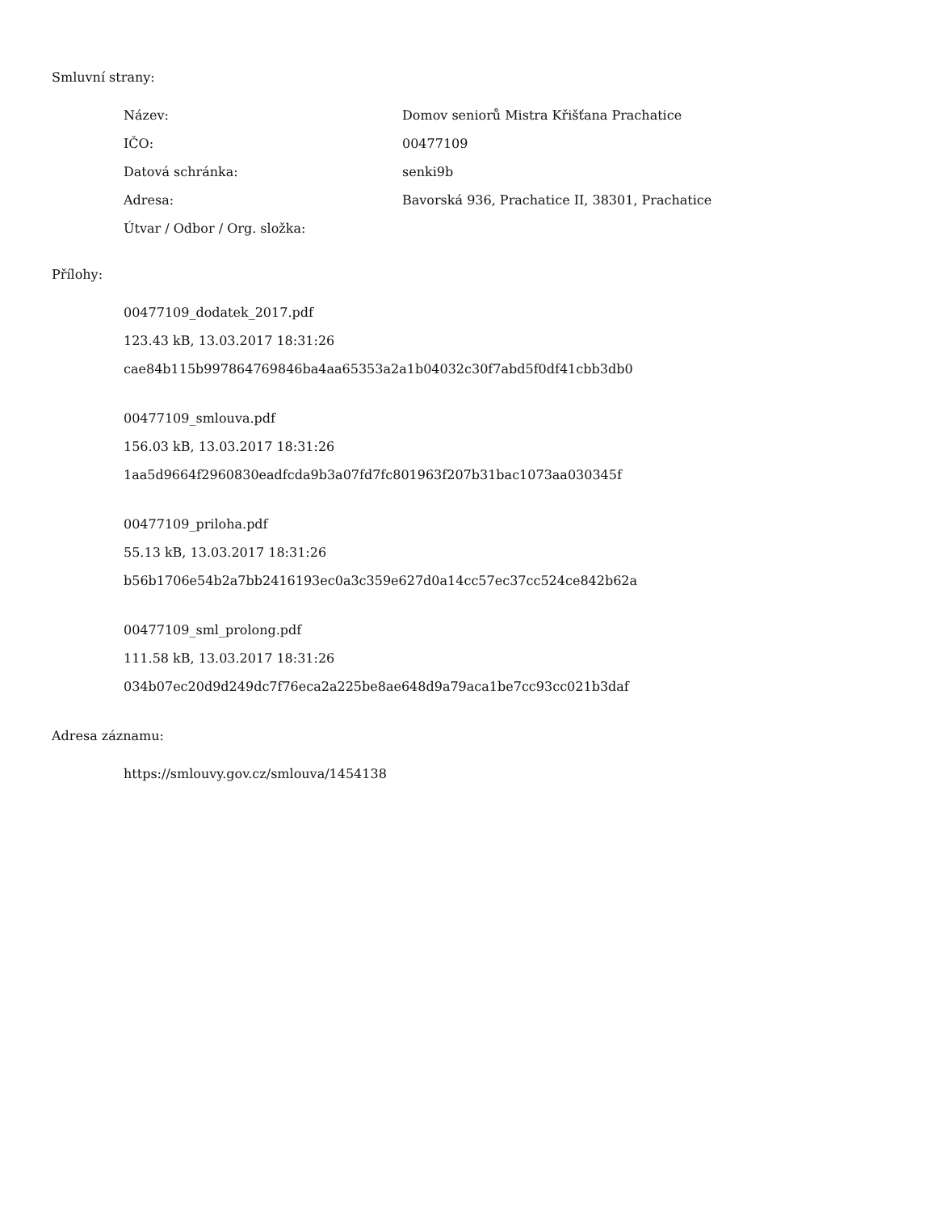Smluvní strany:
| Název: | Domov seniorů Mistra Křišťana Prachatice |
| IČO: | 00477109 |
| Datová schránka: | senki9b |
| Adresa: | Bavorská 936, Prachatice II, 38301, Prachatice |
| Útvar / Odbor / Org. složka: | |
Přílohy:
00477109_dodatek_2017.pdf
123.43 kB, 13.03.2017 18:31:26
cae84b115b997864769846ba4aa65353a2a1b04032c30f7abd5f0df41cbb3db0
00477109_smlouva.pdf
156.03 kB, 13.03.2017 18:31:26
1aa5d9664f2960830eadfcda9b3a07fd7fc801963f207b31bac1073aa030345f
00477109_priloha.pdf
55.13 kB, 13.03.2017 18:31:26
b56b1706e54b2a7bb2416193ec0a3c359e627d0a14cc57ec37cc524ce842b62a
00477109_sml_prolong.pdf
111.58 kB, 13.03.2017 18:31:26
034b07ec20d9d249dc7f76eca2a225be8ae648d9a79aca1be7cc93cc021b3daf
Adresa záznamu:
https://smlouvy.gov.cz/smlouva/1454138